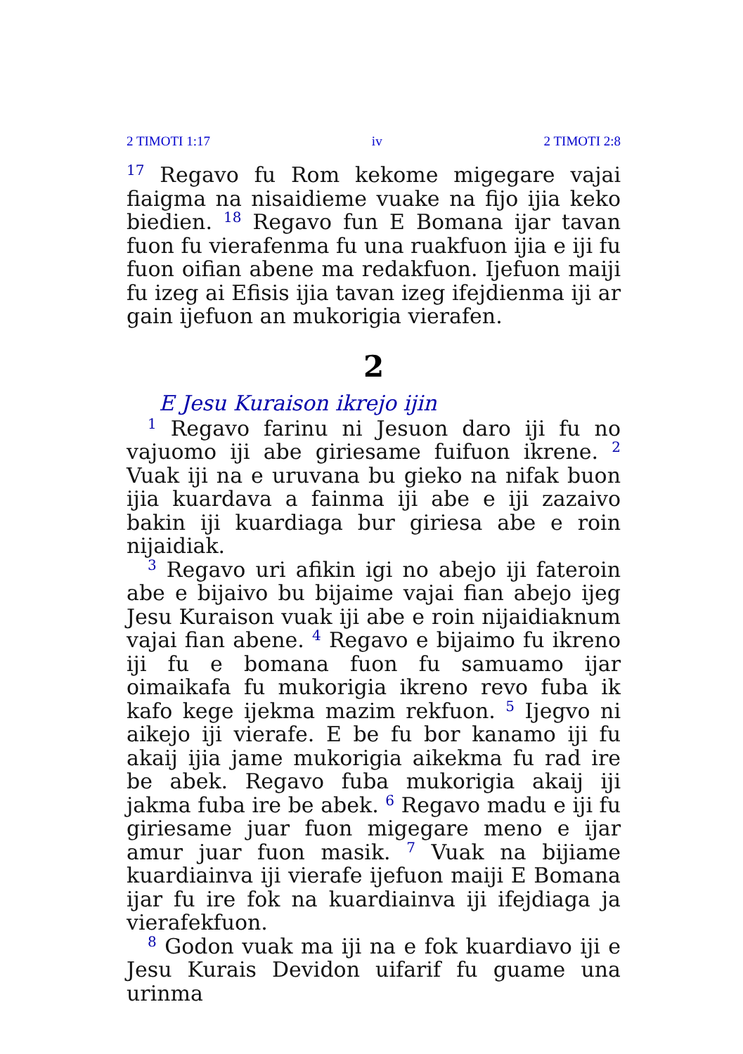2 TIMOTI 1:17 iv 2 TIMOTI 2:8
<sup>17</sup> Regavo fu Rom kekome migegare vajai fiaigma na nisaidieme vuake na fijo ijia keko biedien. <sup>18</sup> Regavo fun E Bomana ijar tavan fuon fu vierafenma fu una ruakfuon ijia e iji fu fuon oifian abene ma redakfuon. Ijefuon maiji fu izeg ai Efisis ijia tavan izeg ifejdienma iji ar gain ijefuon an mukorigia vierafen.
2
E Jesu Kuraison ikrejo ijin
<sup>1</sup> Regavo farinu ni Jesuon daro iji fu no vajuomo iji abe giriesame fuifuon ikrene. <sup>2</sup> Vuak iji na e uruvana bu gieko na nifak buon ijia kuardava a fainma iji abe e iji zazaivo bakin iji kuardiaga bur giriesa abe e roin nijaidiak.
<sup>3</sup> Regavo uri afikin igi no abejo iji fateroin abe e bijaivo bu bijaime vajai fian abejo ijeg Jesu Kuraison vuak iji abe e roin nijaidiaknum vajai fian abene. <sup>4</sup> Regavo e bijaimo fu ikreno iji fu e bomana fuon fu samuamo ijar oimaikafa fu mukorigia ikreno revo fuba ik kafo kege ijekma mazim rekfuon. <sup>5</sup> Ijegvo ni aikejo iji vierafe. E be fu bor kanamo iji fu akaij ijia jame mukorigia aikekma fu rad ire be abek. Regavo fuba mukorigia akaij iji jakma fuba ire be abek. <sup>6</sup> Regavo madu e iji fu giriesame juar fuon migegare meno e ijar amur juar fuon masik. <sup>7</sup> Vuak na bijiame kuardiainva iji vierafe ijefuon maiji E Bomana ijar fu ire fok na kuardiainva iji ifejdiaga ja vierafekfuon.
<sup>8</sup> Godon vuak ma iji na e fok kuardiavo iji e Jesu Kurais Devidon uifarif fu guame una urinma